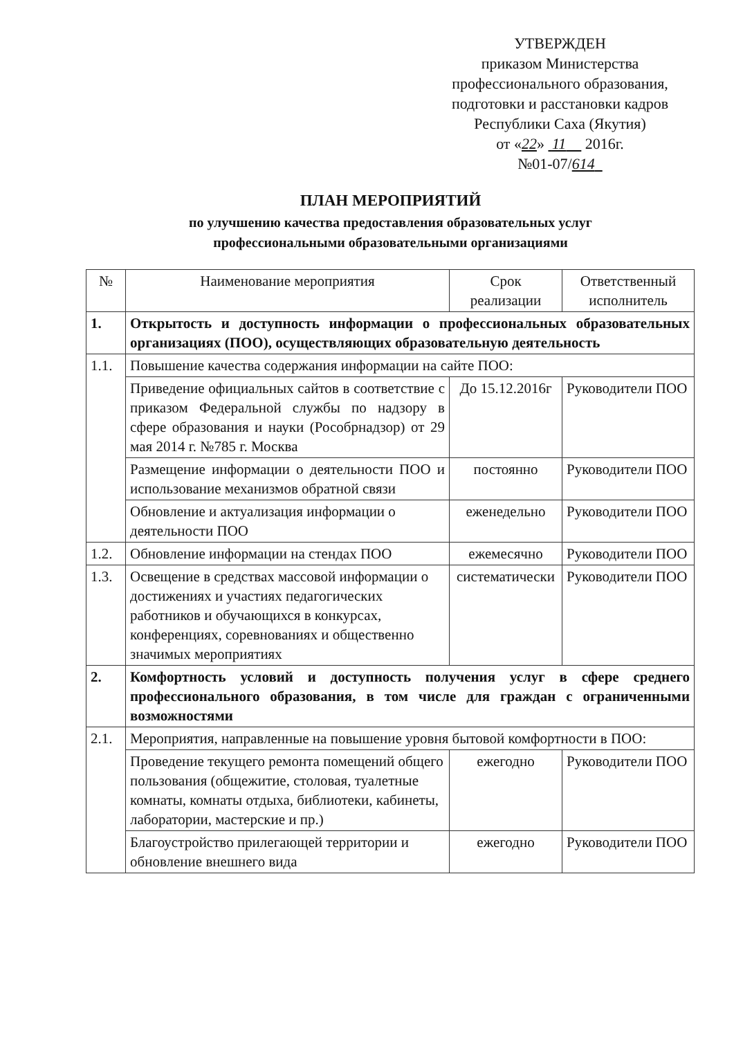УТВЕРЖДЕН
приказом Министерства
профессионального образования,
подготовки и расстановки кадров
Республики Саха (Якутия)
от «22» 11 2016г.
№01-07/614
ПЛАН МЕРОПРИЯТИЙ
по улучшению качества предоставления образовательных услуг
профессиональными образовательными организациями
| № | Наименование мероприятия | Срок реализации | Ответственный исполнитель |
| --- | --- | --- | --- |
| 1. | Открытость и доступность информации о профессиональных образовательных организациях (ПОО), осуществляющих образовательную деятельность | | |
| 1.1. | Повышение качества содержания информации на сайте ПОО: | | |
| | Приведение официальных сайтов в соответствие с приказом Федеральной службы по надзору в сфере образования и науки (Рособрнадзор) от 29 мая 2014 г. №785 г. Москва | До 15.12.2016г | Руководители ПОО |
| | Размещение информации о деятельности ПОО и использование механизмов обратной связи | постоянно | Руководители ПОО |
| | Обновление и актуализация информации о деятельности ПОО | еженедельно | Руководители ПОО |
| 1.2. | Обновление информации на стендах ПОО | ежемесячно | Руководители ПОО |
| 1.3. | Освещение в средствах массовой информации о достижениях и участиях педагогических работников и обучающихся в конкурсах, конференциях, соревнованиях и общественно значимых мероприятиях | систематически | Руководители ПОО |
| 2. | Комфортность условий и доступность получения услуг в сфере среднего профессионального образования, в том числе для граждан с ограниченными возможностями | | |
| 2.1. | Мероприятия, направленные на повышение уровня бытовой комфортности в ПОО: | | |
| | Проведение текущего ремонта помещений общего пользования (общежитие, столовая, туалетные комнаты, комнаты отдыха, библиотеки, кабинеты, лаборатории, мастерские и пр.) | ежегодно | Руководители ПОО |
| | Благоустройство прилегающей территории и обновление внешнего вида | ежегодно | Руководители ПОО |